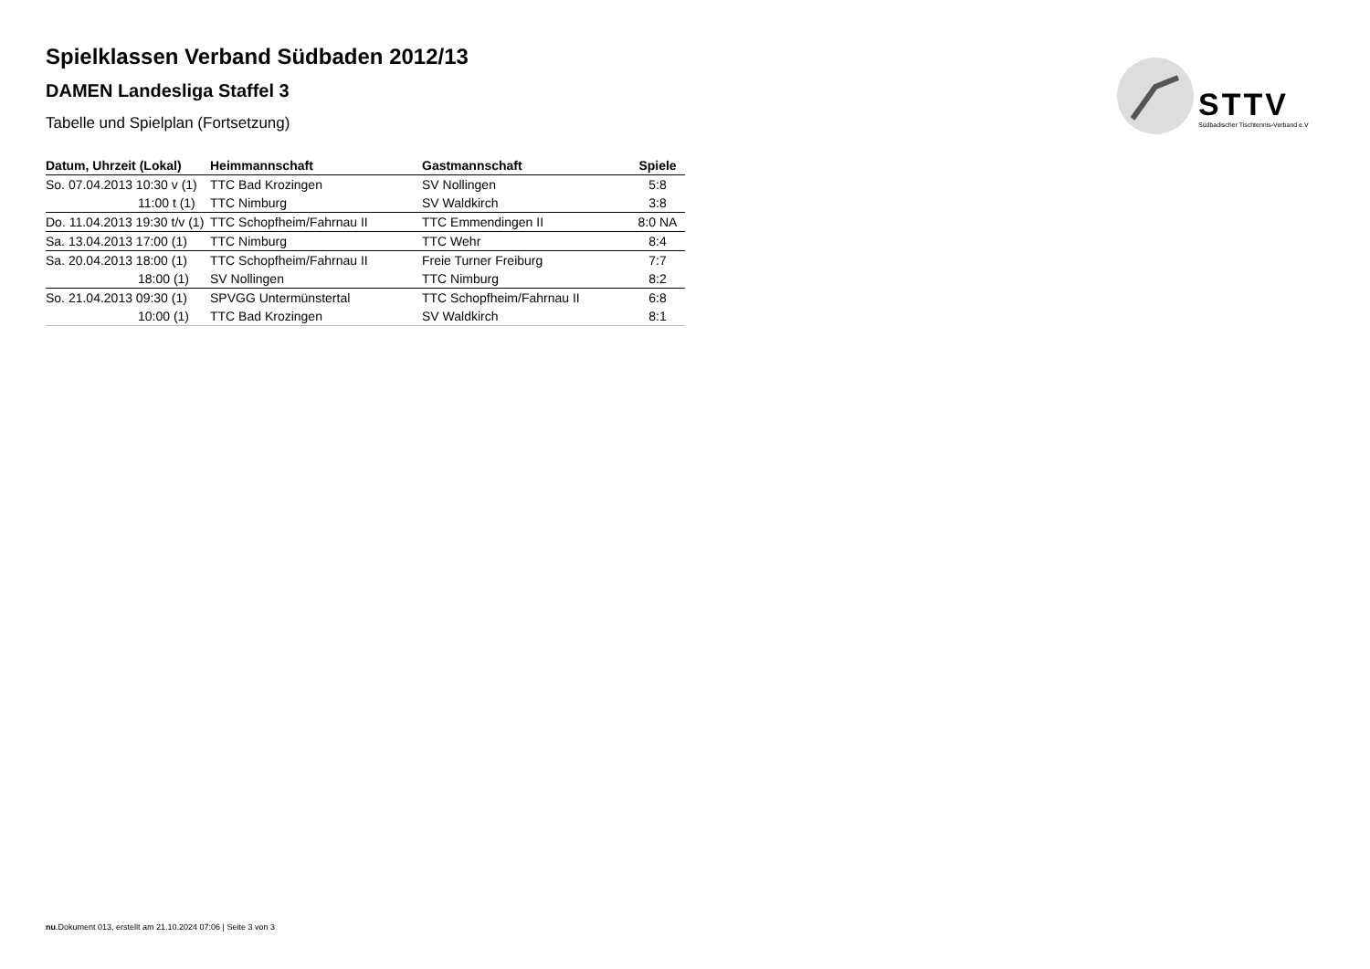STTV
Südbadischer Tischtennis-Verband e.V
Spielklassen Verband Südbaden 2012/13
DAMEN Landesliga Staffel 3
Tabelle und Spielplan (Fortsetzung)
| Datum, Uhrzeit (Lokal) | Heimmannschaft | Gastmannschaft | Spiele |
| --- | --- | --- | --- |
| So. 07.04.2013 10:30 v (1) | TTC Bad Krozingen | SV Nollingen | 5:8 |
| 11:00 t (1) | TTC Nimburg | SV Waldkirch | 3:8 |
| Do. 11.04.2013 19:30 t/v (1) | TTC Schopfheim/Fahrnau II | TTC Emmendingen II | 8:0 NA |
| Sa. 13.04.2013 17:00 (1) | TTC Nimburg | TTC Wehr | 8:4 |
| Sa. 20.04.2013 18:00 (1) | TTC Schopfheim/Fahrnau II | Freie Turner Freiburg | 7:7 |
| 18:00 (1) | SV Nollingen | TTC Nimburg | 8:2 |
| So. 21.04.2013 09:30 (1) | SPVGG Untermünstertal | TTC Schopfheim/Fahrnau II | 6:8 |
| 10:00 (1) | TTC Bad Krozingen | SV Waldkirch | 8:1 |
nu.Dokument 013, erstellt am 21.10.2024 07:06 | Seite 3 von 3